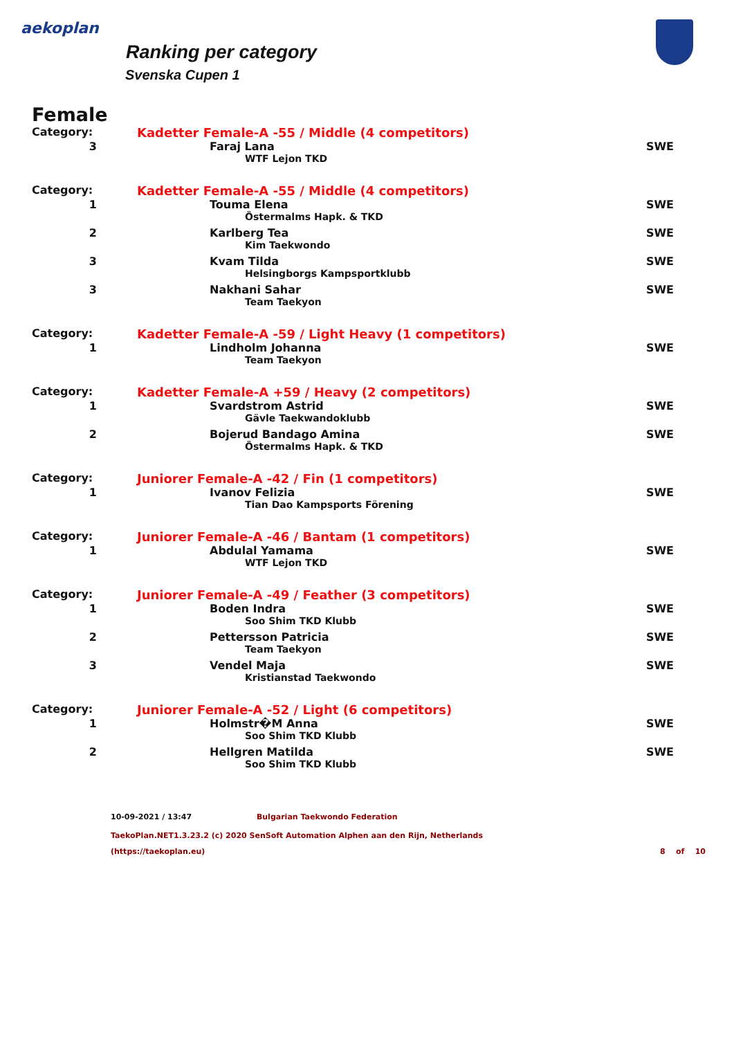aekoplan
Ranking per category
Svenska Cupen 1
Female
| Category: | Kadetter Female-A -55 / Middle (4 competitors) | |
| 3 | Faraj Lana | SWE |
| | WTF Lejon TKD | |
| Category: | Kadetter Female-A -55 / Middle (4 competitors) | |
| 1 | Touma Elena | SWE |
| | Östermalms Hapk. & TKD | |
| 2 | Karlberg Tea | SWE |
| | Kim Taekwondo | |
| 3 | Kvam Tilda | SWE |
| | Helsingborgs Kampsportklubb | |
| 3 | Nakhani Sahar | SWE |
| | Team Taekyon | |
| Category: | Kadetter Female-A -59 / Light Heavy (1 competitors) | |
| 1 | Lindholm Johanna | SWE |
| | Team Taekyon | |
| Category: | Kadetter Female-A +59 / Heavy (2 competitors) | |
| 1 | Svardstrom Astrid | SWE |
| | Gävle Taekwandoklubb | |
| 2 | Bojerud Bandago Amina | SWE |
| | Östermalms Hapk. & TKD | |
| Category: | Juniorer Female-A -42 / Fin (1 competitors) | |
| 1 | Ivanov Felizia | SWE |
| | Tian Dao Kampsports Förening | |
| Category: | Juniorer Female-A -46 / Bantam (1 competitors) | |
| 1 | Abdulal Yamama | SWE |
| | WTF Lejon TKD | |
| Category: | Juniorer Female-A -49 / Feather (3 competitors) | |
| 1 | Boden Indra | SWE |
| | Soo Shim TKD Klubb | |
| 2 | Pettersson Patricia | SWE |
| | Team Taekyon | |
| 3 | Vendel Maja | SWE |
| | Kristianstad Taekwondo | |
| Category: | Juniorer Female-A -52 / Light (6 competitors) | |
| 1 | Holmstr�M Anna | SWE |
| | Soo Shim TKD Klubb | |
| 2 | Hellgren Matilda | SWE |
| | Soo Shim TKD Klubb | |
10-09-2021 / 13:47 Bulgarian Taekwondo Federation
TaekoPlan.NET1.3.23.2 (c) 2020 SenSoft Automation Alphen aan den Rijn, Netherlands
(https://taekoplan.eu) 8 of 10